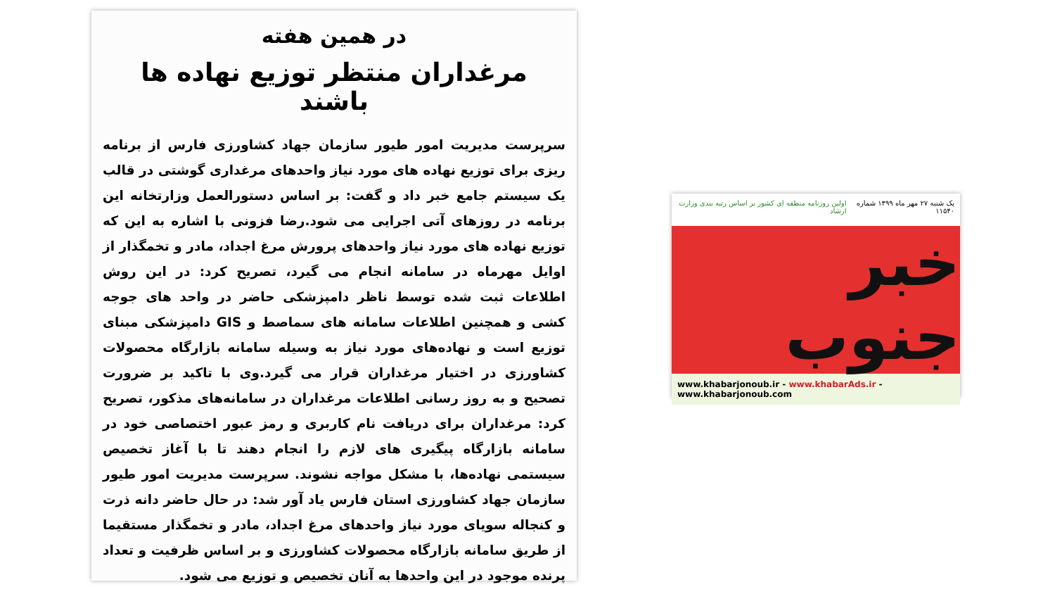در همین هفته
مرغداران منتظر توزیع نهاده ها باشند
سرپرست مدیریت امور طیور سازمان جهاد کشاورزی فارس از برنامه ریزی برای توزیع نهاده های مورد نیاز واحدهای مرغداری گوشتی در قالب یک سیستم جامع خبر داد و گفت: بر اساس دستورالعمل وزارتخانه این برنامه در روزهای آتی اجرایی می شود.رضا فزونی با اشاره به این که توزیع نهاده های مورد نیاز واحدهای پرورش مرغ اجداد، مادر و تخمگذار از اوایل مهرماه در سامانه انجام می گیرد، تصریح کرد: در این روش اطلاعات ثبت شده توسط ناظر دامپزشکی حاضر در واحد های جوجه کشی و همچنین اطلاعات سامانه های سماصط و GIS دامپزشکی مبنای توزیع است و نهاده‌های مورد نیاز به وسیله سامانه بازارگاه محصولات کشاورزی در اختیار مرغداران قرار می گیرد.وی با تاکید بر ضرورت تصحیح و به روز رسانی اطلاعات مرغداران در سامانه‌های مذکور، تصریح کرد: مرغداران برای دریافت نام کاربری و رمز عبور اختصاصی خود در سامانه بازارگاه پیگیری های لازم را انجام دهند تا با آغاز تخصیص سیستمی نهاده‌ها، با مشکل مواجه نشوند. سرپرست مدیریت امور طیور سازمان جهاد کشاورزی استان فارس یاد آور شد: در حال حاضر دانه ذرت و کنجاله سویای مورد نیاز واحدهای مرغ اجداد، مادر و تخمگذار مستقیما از طریق سامانه بازارگاه محصولات کشاورزی و بر اساس ظرفیت و تعداد پرنده موجود در این واحدها به آنان تخصیص و توزیع می شود.
یک شنبه ۲۷ مهر ماه ۱۳۹۹ شماره ۱۱۵۴۰ اولین روزنامه منطقه ای کشور بر اساس رتبه بندی وزارت ارشاد
خبر جنوب
www.khabarjonoub.ir - www.khabarAds.ir - www.khabarjonoub.com